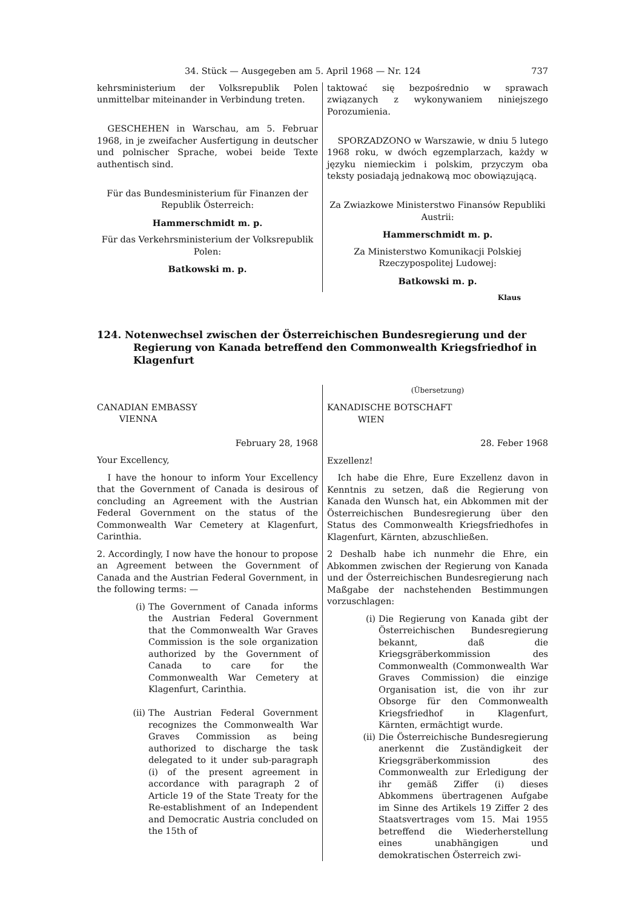34. Stück — Ausgegeben am 5. April 1968 — Nr. 124 737
kehrsministerium der Volksrepublik Polen unmittelbar miteinander in Verbindung treten.
GESCHEHEN in Warschau, am 5. Februar 1968, in je zweifacher Ausfertigung in deutscher und polnischer Sprache, wobei beide Texte authentisch sind.
Für das Bundesministerium für Finanzen der Republik Österreich:
Hammerschmidt m. p.
Für das Verkehrsministerium der Volksrepublik Polen:
Batkowski m. p.
taktować się bezpośrednio w sprawach związanych z wykonywaniem niniejszego Porozumienia.
SPORZADZONO w Warszawie, w dniu 5 lutego 1968 roku, w dwóch egzemplarzach, każdy w języku niemieckim i polskim, przyczym oba teksty posiadają jednakową moc obowiązującą.
Za Zwiazkowe Ministerstwo Finansów Republiki Austrii:
Hammerschmidt m. p.
Za Ministerstwo Komunikacji Polskiej Rzeczypospolitej Ludowej:
Batkowski m. p.
Klaus
124. Notenwechsel zwischen der Österreichischen Bundesregierung und der Regierung von Kanada betreffend den Commonwealth Kriegsfriedhof in Klagenfurt
CANADIAN EMBASSY
VIENNA
February 28, 1968
Your Excellency,
I have the honour to inform Your Excellency that the Government of Canada is desirous of concluding an Agreement with the Austrian Federal Government on the status of the Commonwealth War Cemetery at Klagenfurt, Carinthia.
2. Accordingly, I now have the honour to propose an Agreement between the Government of Canada and the Austrian Federal Government, in the following terms: —
(i) The Government of Canada informs the Austrian Federal Government that the Commonwealth War Graves Commission is the sole organization authorized by the Government of Canada to care for the Commonwealth War Cemetery at Klagenfurt, Carinthia.
(ii) The Austrian Federal Government recognizes the Commonwealth War Graves Commission as being authorized to discharge the task delegated to it under sub-paragraph (i) of the present agreement in accordance with paragraph 2 of Article 19 of the State Treaty for the Re-establishment of an Independent and Democratic Austria concluded on the 15th of
(Übersetzung)
KANADISCHE BOTSCHAFT
WIEN
28. Feber 1968
Exzellenz!
Ich habe die Ehre, Eure Exzellenz davon in Kenntnis zu setzen, daß die Regierung von Kanada den Wunsch hat, ein Abkommen mit der Österreichischen Bundesregierung über den Status des Commonwealth Kriegsfriedhofes in Klagenfurt, Kärnten, abzuschließen.
2 Deshalb habe ich nunmehr die Ehre, ein Abkommen zwischen der Regierung von Kanada und der Österreichischen Bundesregierung nach Maßgabe der nachstehenden Bestimmungen vorzuschlagen:
(i) Die Regierung von Kanada gibt der Österreichischen Bundesregierung bekannt, daß die Kriegsgräberkommission des Commonwealth (Commonwealth War Graves Commission) die einzige Organisation ist, die von ihr zur Obsorge für den Commonwealth Kriegsfriedhof in Klagenfurt, Kärnten, ermächtigt wurde.
(ii) Die Österreichische Bundesregierung anerkennt die Zuständigkeit der Kriegsgräberkommission des Commonwealth zur Erledigung der ihr gemäß Ziffer (i) dieses Abkommens übertragenen Aufgabe im Sinne des Artikels 19 Ziffer 2 des Staatsvertrages vom 15. Mai 1955 betreffend die Wiederherstellung eines unabhängigen und demokratischen Österreich zwi-